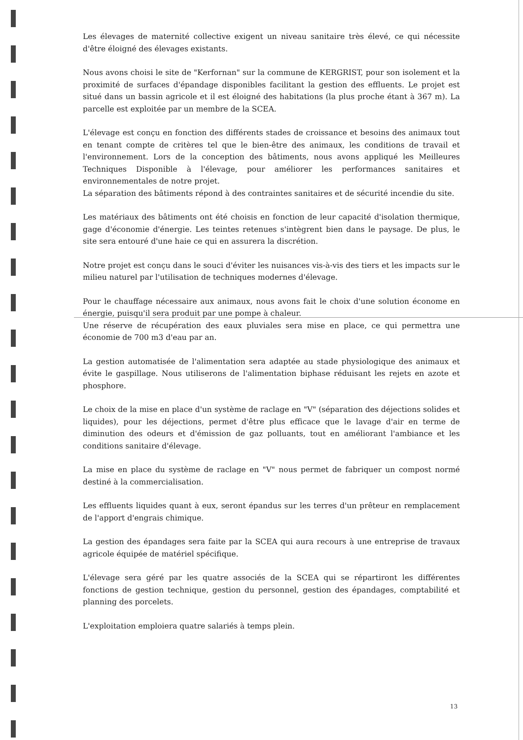Les élevages de maternité collective exigent un niveau sanitaire très élevé, ce qui nécessite d'être éloigné des élevages existants.
Nous avons choisi le site de "Kerfornan" sur la commune de KERGRIST, pour son isolement et la proximité de surfaces d'épandage disponibles facilitant la gestion des effluents. Le projet est situé dans un bassin agricole et il est éloigné des habitations (la plus proche étant à 367 m). La parcelle est exploitée par un membre de la SCEA.
L'élevage est conçu en fonction des différents stades de croissance et besoins des animaux tout en tenant compte de critères tel que le bien-être des animaux, les conditions de travail et l'environnement. Lors de la conception des bâtiments, nous avons appliqué les Meilleures Techniques Disponible à l'élevage, pour améliorer les performances sanitaires et environnementales de notre projet.
La séparation des bâtiments répond à des contraintes sanitaires et de sécurité incendie du site.
Les matériaux des bâtiments ont été choisis en fonction de leur capacité d'isolation thermique, gage d'économie d'énergie. Les teintes retenues s'intègrent bien dans le paysage. De plus, le site sera entouré d'une haie ce qui en assurera la discrétion.
Notre projet est conçu dans le souci d'éviter les nuisances vis-à-vis des tiers et les impacts sur le milieu naturel par l'utilisation de techniques modernes d'élevage.
Pour le chauffage nécessaire aux animaux, nous avons fait le choix d'une solution économe en énergie, puisqu'il sera produit par une pompe à chaleur.
Une réserve de récupération des eaux pluviales sera mise en place, ce qui permettra une économie de 700 m3 d'eau par an.
La gestion automatisée de l'alimentation sera adaptée au stade physiologique des animaux et évite le gaspillage. Nous utiliserons de l'alimentation biphase réduisant les rejets en azote et phosphore.
Le choix de la mise en place d'un système de raclage en "V" (séparation des déjections solides et liquides), pour les déjections, permet d'être plus efficace que le lavage d'air en terme de diminution des odeurs et d'émission de gaz polluants, tout en améliorant l'ambiance et les conditions sanitaire d'élevage.
La mise en place du système de raclage en "V" nous permet de fabriquer un compost normé destiné à la commercialisation.
Les effluents liquides quant à eux, seront épandus sur les terres d'un prêteur en remplacement de l'apport d'engrais chimique.
La gestion des épandages sera faite par la SCEA qui aura recours à une entreprise de travaux agricole équipée de matériel spécifique.
L'élevage sera géré par les quatre associés de la SCEA qui se répartiront les différentes fonctions de gestion technique, gestion du personnel, gestion des épandages, comptabilité et planning des porcelets.
L'exploitation emploiera quatre salariés à temps plein.
13